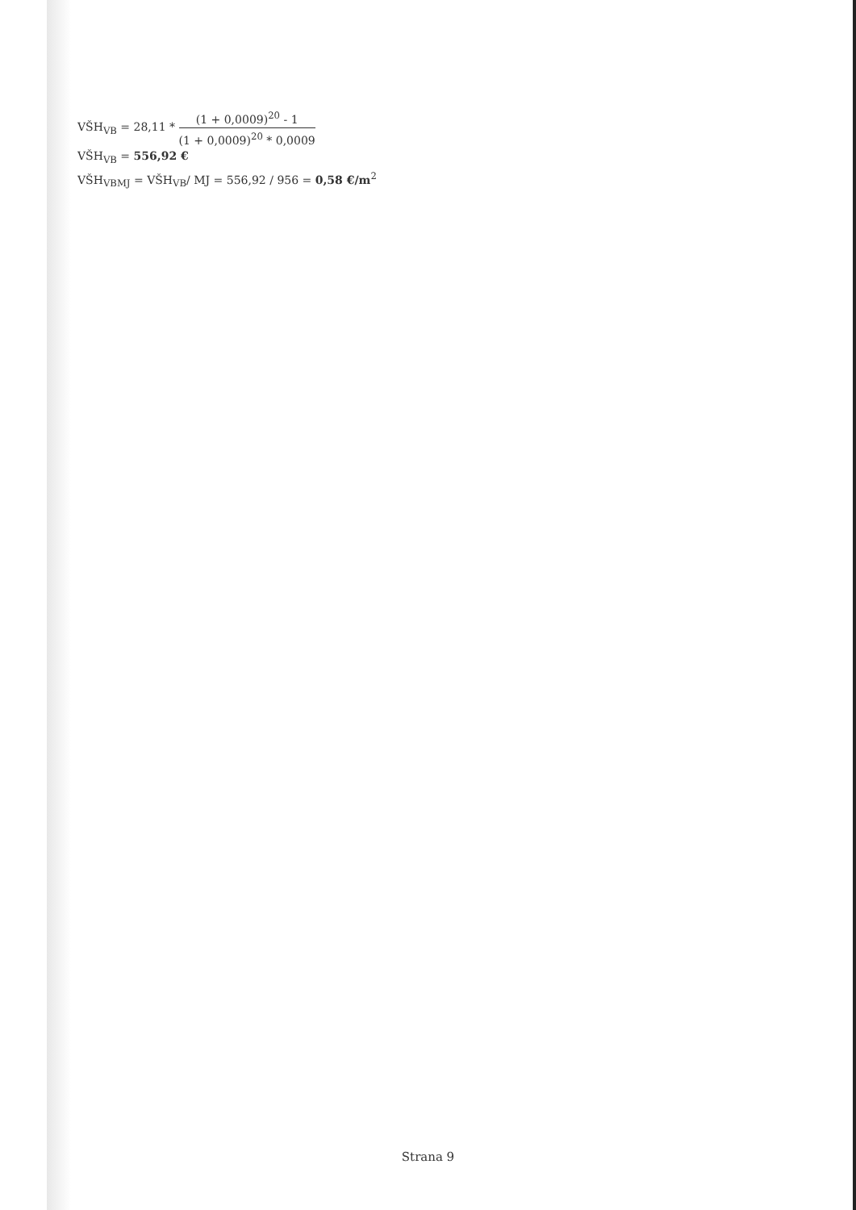VŠH<sub>VB</sub> = 28,11 *
(1 + 0,0009)<sup>20</sup> - 1
(1 + 0,0009)<sup>20</sup> * 0,0009
VŠH<sub>VB</sub> = 556,92 €
VŠH<sub>VBMJ</sub> = VŠH<sub>VB</sub>/ MJ = 556,92 / 956 = 0,58 €/m<sup>2</sup>
Strana 9